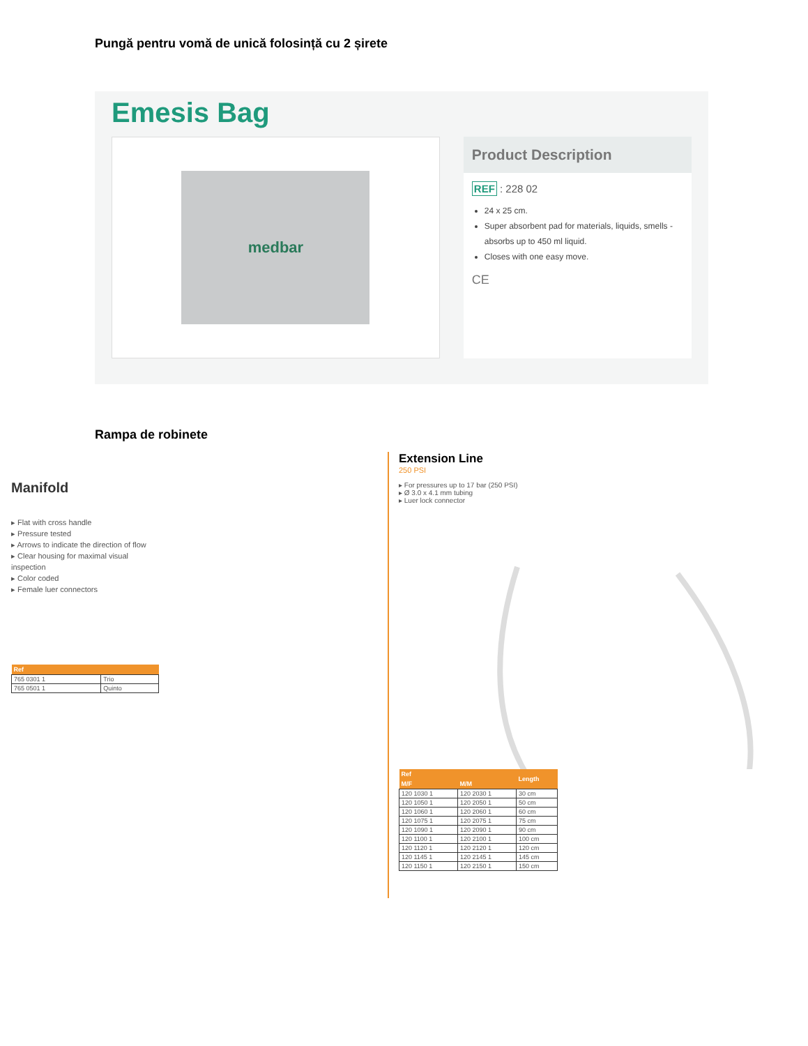Pungă pentru vomă de unică folosință cu 2 șirete
Emesis Bag
medbar
Product Description
REF : 228 02
24 x 25 cm.
Super absorbent pad for materials, liquids, smells - absorbs up to 450 ml liquid.
Closes with one easy move.
CE
Rampa de robinete
Manifold
▸ Flat with cross handle
▸ Pressure tested
▸ Arrows to indicate the direction of flow
▸ Clear housing for maximal visual inspection
▸ Color coded
▸ Female luer connectors
| Ref | |
| --- | --- |
| 765 0301 1 | Trio |
| 765 0501 1 | Quinto |
Extension Line
250 PSI
▸ For pressures up to 17 bar (250 PSI)
▸ Ø 3.0 x 4.1 mm tubing
▸ Luer lock connector
| Ref | | Length |
| --- | --- | --- |
| M/F | M/M | |
| 120 1030 1 | 120 2030 1 | 30 cm |
| 120 1050 1 | 120 2050 1 | 50 cm |
| 120 1060 1 | 120 2060 1 | 60 cm |
| 120 1075 1 | 120 2075 1 | 75 cm |
| 120 1090 1 | 120 2090 1 | 90 cm |
| 120 1100 1 | 120 2100 1 | 100 cm |
| 120 1120 1 | 120 2120 1 | 120 cm |
| 120 1145 1 | 120 2145 1 | 145 cm |
| 120 1150 1 | 120 2150 1 | 150 cm |